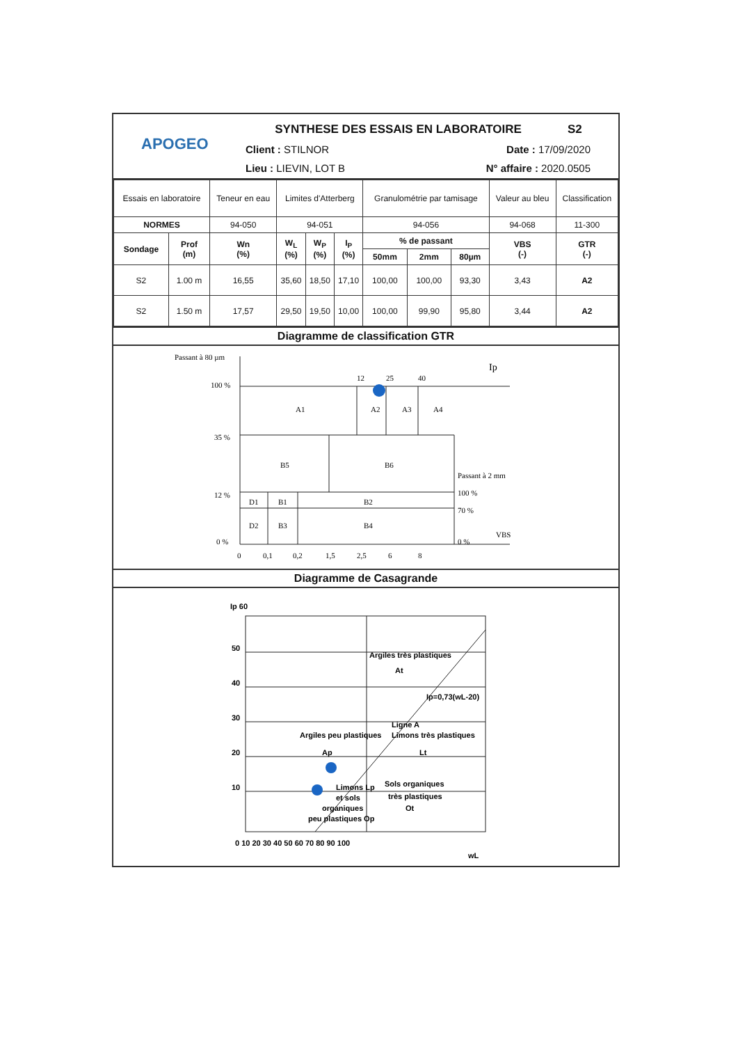APOGEO
SYNTHESE DES ESSAIS EN LABORATOIRE S2
Client : STILNOR Date : 17/09/2020
Lieu : LIEVIN, LOT B N° affaire : 2020.0505
| Essais en laboratoire | | Teneur en eau | Limites d'Atterberg | | | Granulométrie par tamisage | | | Valeur au bleu | Classification |
| NORMES | | 94-050 | 94-051 | | | 94-056 | | | 94-068 | 11-300 |
| Sondage | Prof (m) | Wn (%) | W<sub>L</sub> (%) | W<sub>P</sub> (%) | I<sub>P</sub> (%) | % de passant | | | VBS (-) | GTR (-) |
| | | | | | | 50mm | 2mm | 80µm | | |
| S2 | 1.00 m | 16,55 | 35,60 | 18,50 | 17,10 | 100,00 | 100,00 | 93,30 | 3,43 | A2 |
| S2 | 1.50 m | 17,57 | 29,50 | 19,50 | 10,00 | 100,00 | 99,90 | 95,80 | 3,44 | A2 |
Diagramme de classification GTR
Passant à 80 µm
Ip
100 %
35 %
12 %
0 %
12
25
40
A1
A2
A3
A4
B5
B6
Passant à 2 mm
100 %
70 %
0 %
VBS
D1
B1
B2
D2
B3
B4
0
0,1
0,2
1,5
2,5
6
8
Diagramme de Casagrande
Ip 60
50
40
30
20
10
Argiles très plastiques
At
Ligne A
Ip=0,73(wL-20)
Argiles peu plastiques
Ap
Limons très plastiques
Lt
Limons Lp
et sols
organiques
peu plastiques Op
Sols organiques
très plastiques
Ot
0 10 20 30 40 50 60 70 80 90 100
wL